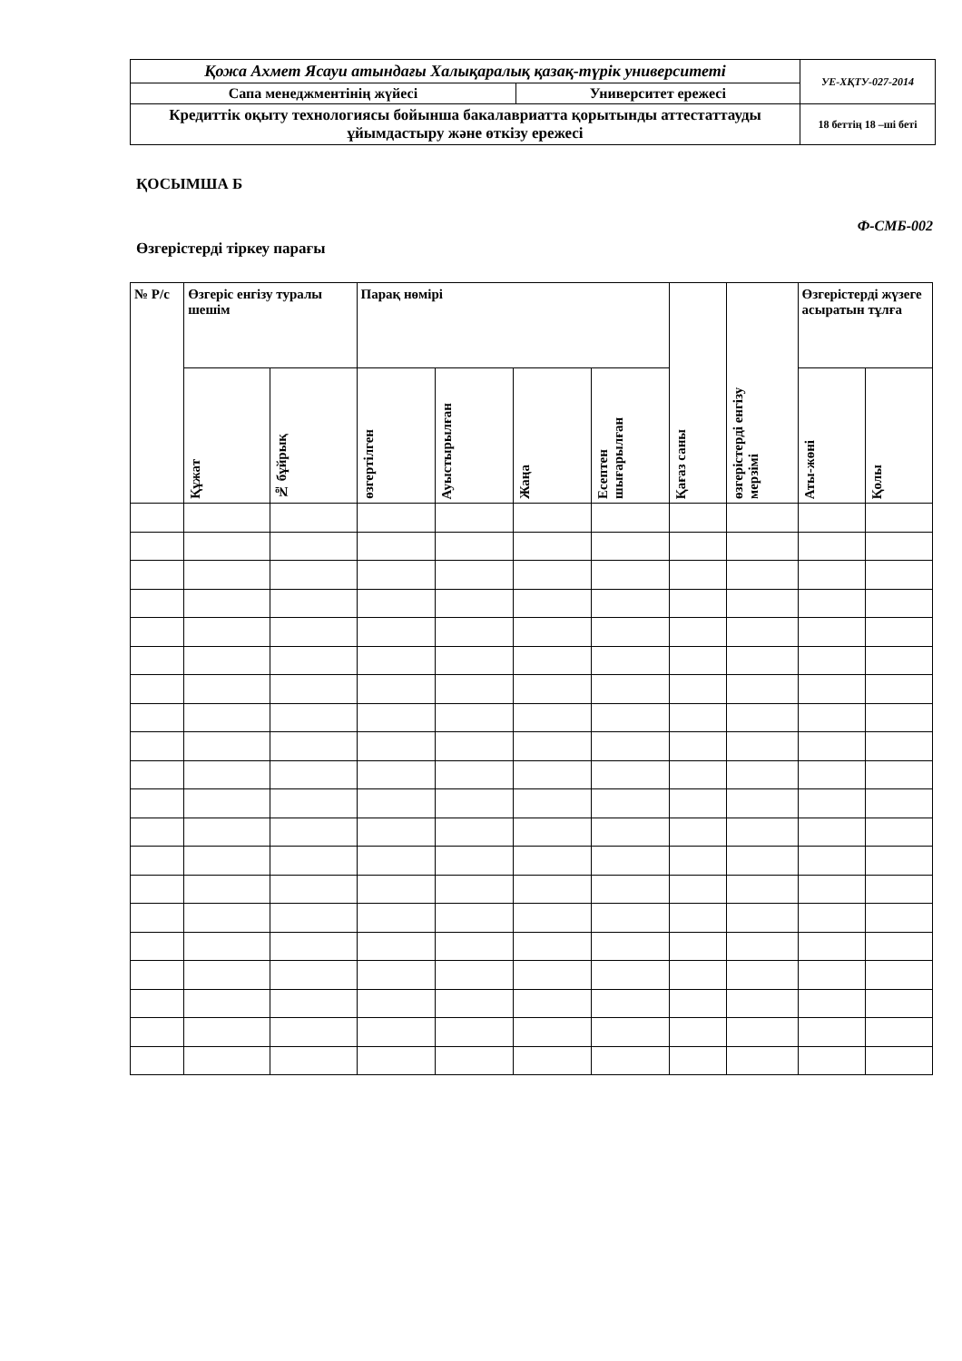| Қожа Ахмет Ясауи атындағы Халықаралық қазақ-түрік университеті | | УЕ-ХҚТУ-027-2014 |
| Сапа менеджментінің жүйесі | Университет ережесі | |
| Кредиттік оқыту технологиясы бойынша бакалавриатта қорытынды аттестаттауды ұйымдастыру және өткізу ережесі | | 18 беттің 18 –ші беті |
ҚОСЫМША Б
Ф-СМБ-002
Өзгерістерді тіркеу парағы
| № Р/с | Өзгеріс енгізу туралы шешім | | Парақ нөмірі | | | | Қағаз саны | өзгерістерді енгізу мерзімі | Өзгерістерді жүзеге асыратын тұлға | |
| --- | --- | --- | --- | --- | --- | --- | --- | --- | --- | --- |
| | Құжат | № бұйрық | өзгертілген | Ауыстырылған | Жаңа | Есептен шығарылған | | | Аты-жөні | Қолы |